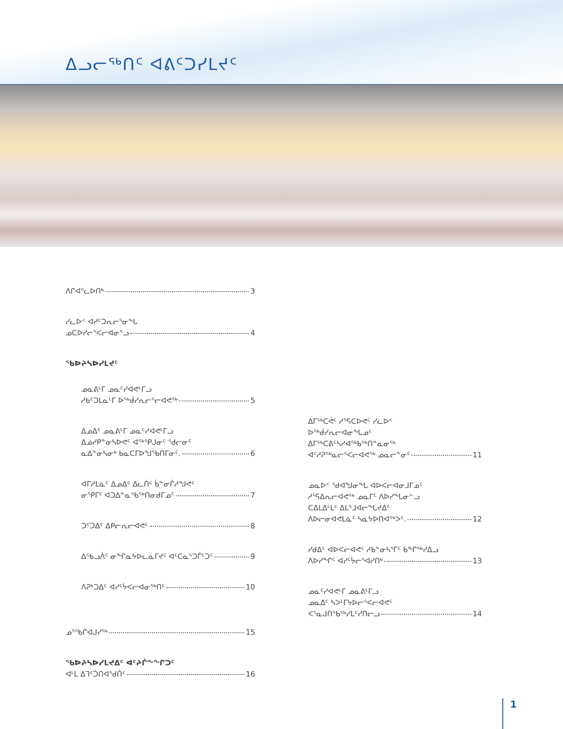ᐃᓗᓕᖅᑎᑦ ᐊᕕᑦᑐᓯᒪᔪᑦ
ᐱᒋᐊᕐᓚᐅᑎᒃ 3
ᓯᓚᐅᑉ ᐊᓯᑦᑐᕆᓕᕐᓂᖓ
ᓄᑕᐅᓯᓕᕐᐸᓕᐊᓂᕐᓗ 4
ᖃᐅᔨᓴᐅᓯᒪᔪᑦ
ᓄᓇᕕᒻᒥ ᓄᓇᑦᓯᐊᕙᒻᒥᓗ
ᓱᑲᑦᑐᒪᓇᒻᒥ ᐅᖅᑰᓯᕆᓕᕐᓕᐊᕙᖅ 5
ᐃᓄᐃᑦ ᓄᓇᕕᒻᒥ ᓄᓇᑦᓯᐊᕙᒻᒥᓗ
ᐃᓅᓯᑭᓐᓂᓴᐅᕙᑦ ᐊᖅᕿᒍᓂᑦ ᖁᓕᓂᑦ
ᓇᐃᓐᓂᓴᓂᒃ ᑲᓇᑕᒥᐅᖑᖃᑎᒥᓂᑦ. 6
ᐊᒥᓱᒪᓈᑦ ᐃᓄᐃᑦ ᐃᓚᑏᑦ ᑳᓐᓂᒌᓱᖑᕙᑦ
ᓂᕿᒥᑦ ᐊᑐᐃᓐᓇᖃᖅᑎᓂᑯᒥᓄᑦ 7
ᑐᑦᑐᐃᑦ ᐃᑭᓕᕆᓕᐊᕙᑦ 8
ᐃᖃᓗᐲᑦ ᓂᖏᓇᔭᐅᓚᓇᒥᔪᑦ ᐊᑦᑕᓇᕐᑐᒦᑦᑐᑦ 9
ᐱᕈᒃᑐᐃᑦ ᐊᓯᑦᔮᐸᓕᐊᓂᖅᑎᑦ 10
ᓄᕐᖃᒋᐊᒍᓯᖅ 15
ᖃᐅᔨᓴᐅᓯᒪᔪᐃᑦ ᐊᑦᔨᒌᖕᖏᑐᑦ
ᐊᒻᒪ ᐃᒣᑦᑑᑎᐊᖁᑏᑦ 16
ᐃᒥᖅᑕᕚᑦ ᓱᕐᕋᑕᐅᕙᑦ ᓯᓚᐅᑉ
ᐅᖅᑰᓯᕆᓕᐊᓂᖓᓄᑦ
ᐃᒥᖅᑕᕕᑦᓴᓯᐊᖅᑲᖅᑎᓐᓇᓂᖅ
ᐊᑦᓱᕈᖅᓇᓕᕐᐸᓕᐊᕙᖅ ᓄᓇᓕᓐᓂᑦ 11
ᓄᓇᐅᑉ ᖁᐊᖑᓂᖓ ᐊᐅᐸᓕᐊᓂᒧᒥᓄᑦ
ᓱᕐᕋᐃᕆᓕᐊᕙᖅ ᓄᓇᒥᑦ ᐱᐅᓯᖓᓂᓪᓗ
ᑕᐃᒪᐃᒻᒪᑦ ᐃᒪᕐᒧᐊᓕᖓᔪᐃᑦ
ᐱᐅᓕᓂᐊᕙᒪᓈᑦ ᓴᓇᔭᐅᑎᐊᖅᐳᑦ. 12
ᓯᑯᐃᑦ ᐊᐅᐸᓕᐊᕙᑦ ᓱᑲᓐᓂᓴᕐᒥᑦ ᑲᖏᖅᓯᐃᓗ
ᐱᐅᓯᖏᑦ ᐊᓯᑦᔮᓕᕐᐊᓯᑎᒃ 13
ᓄᓇᑦᓯᐊᕙᒻᒥ ᓄᓇᕕᒻᒥᓗ
ᓄᓇᐃᑦ ᓴᐳᒻᒥᔭᐅᓕᕐᐸᓕᐊᕙᑦ
ᐸᕐᓇᒍᑎᖃᖅᓯᒪᑦᓯᑎᓕᓗ 14
1